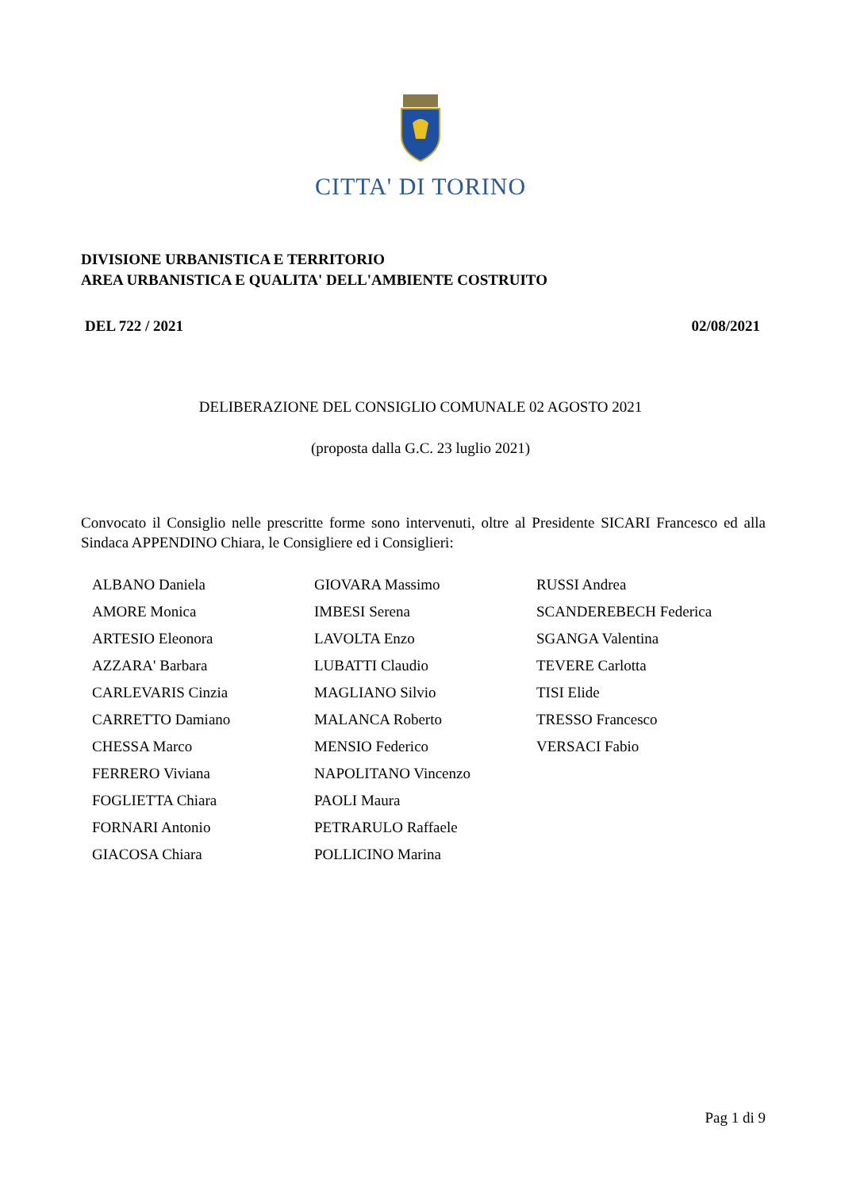CITTA' DI TORINO
DIVISIONE URBANISTICA E TERRITORIO
AREA URBANISTICA E QUALITA' DELL'AMBIENTE COSTRUITO
DEL 722 / 2021 02/08/2021
DELIBERAZIONE DEL CONSIGLIO COMUNALE 02 AGOSTO 2021
(proposta dalla G.C. 23 luglio 2021)
Convocato il Consiglio nelle prescritte forme sono intervenuti, oltre al Presidente SICARI Francesco ed alla Sindaca APPENDINO Chiara, le Consigliere ed i Consiglieri:
| ALBANO Daniela | GIOVARA Massimo | RUSSI Andrea |
| AMORE Monica | IMBESI Serena | SCANDEREBECH Federica |
| ARTESIO Eleonora | LAVOLTA Enzo | SGANGA Valentina |
| AZZARA' Barbara | LUBATTI Claudio | TEVERE Carlotta |
| CARLEVARIS Cinzia | MAGLIANO Silvio | TISI Elide |
| CARRETTO Damiano | MALANCA Roberto | TRESSO Francesco |
| CHESSA Marco | MENSIO Federico | VERSACI Fabio |
| FERRERO Viviana | NAPOLITANO Vincenzo | |
| FOGLIETTA Chiara | PAOLI Maura | |
| FORNARI Antonio | PETRARULO Raffaele | |
| GIACOSA Chiara | POLLICINO Marina | |
Pag 1 di 9